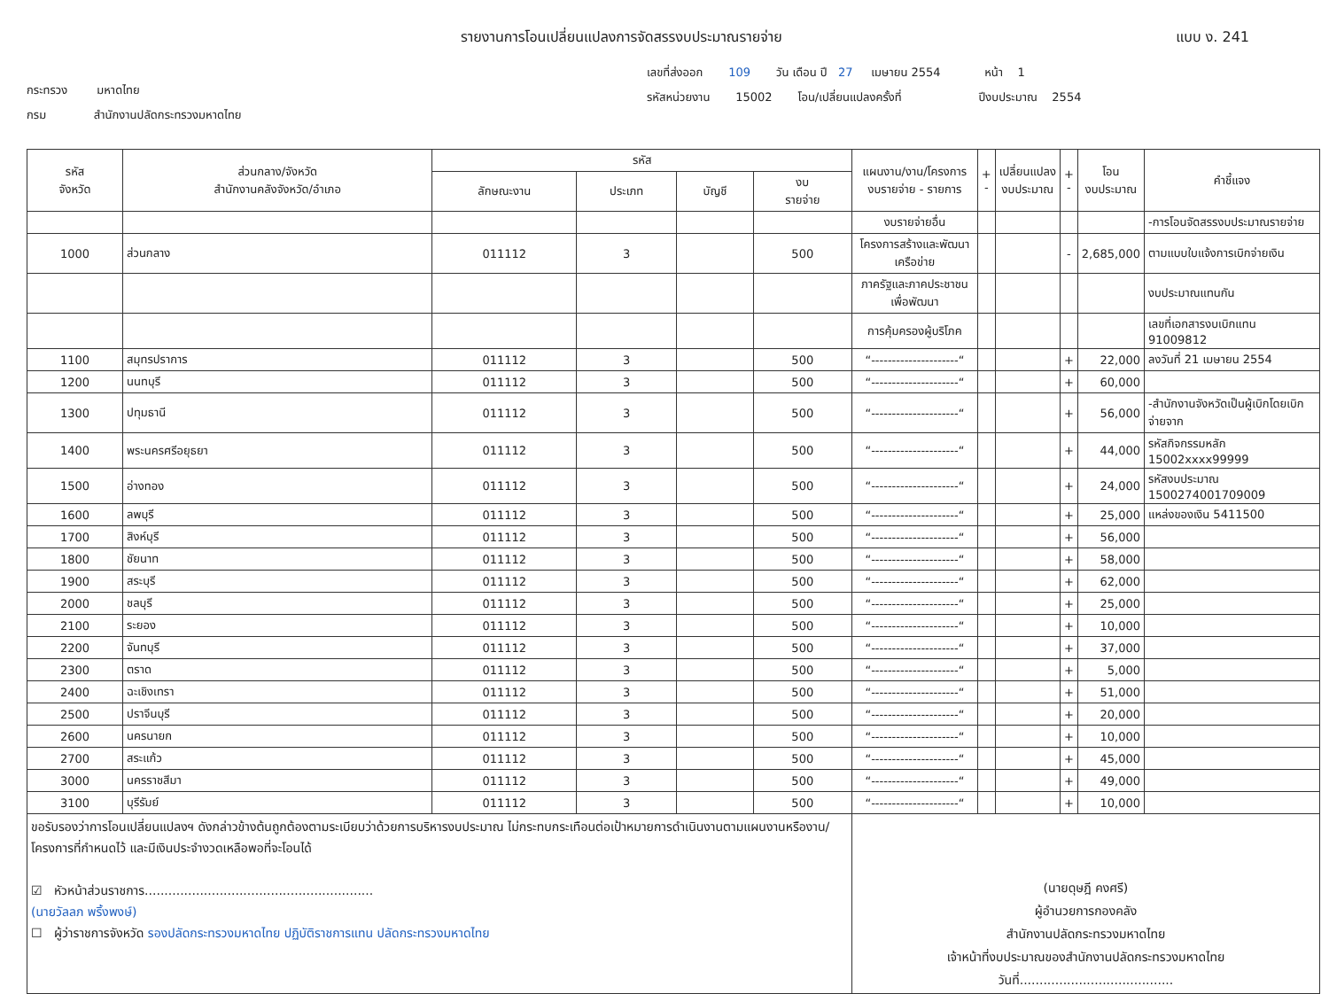รายงานการโอนเปลี่ยนแปลงการจัดสรรงบประมาณรายจ่าย แบบ ง. 241
กระทรวง มหาดไทย
กรม สำนักงานปลัดกระทรวงมหาดไทย
เลขที่ส่งออก 109 วัน เดือน ปี 27 เมษายน 2554 หน้า 1
รหัสหน่วยงาน 15002 โอน/เปลี่ยนแปลงครั้งที่ ปีงบประมาณ 2554
| รหัส จังหวัด | ส่วนกลาง/จังหวัด สำนักงานคลังจังหวัด/อำเภอ | รหัส | | | | แผนงาน/งาน/โครงการ งบรายจ่าย - รายการ | + - | เปลี่ยนแปลง งบประมาณ | + - | โอน งบประมาณ | คำชี้แจง |
| --- | --- | --- | --- | --- | --- | --- | --- | --- | --- | --- | --- |
| | | ลักษณะงาน | ประเภท | บัญชี | งบ รายจ่าย | | | | | | |
| | | | | | | งบรายจ่ายอื่น | | | | | -การโอนจัดสรรงบประมาณรายจ่าย |
| 1000 | ส่วนกลาง | 011112 | 3 | | 500 | โครงการสร้างและพัฒนาเครือข่าย | | | - | 2,685,000 | ตามแบบใบแจ้งการเบิกจ่ายเงิน |
| | | | | | | ภาครัฐและภาคประชาชนเพื่อพัฒนา | | | | | งบประมาณแทนกัน |
| | | | | | | การคุ้มครองผู้บริโภค | | | | | เลขที่เอกสารงบเบิกแทน 91009812 |
| 1100 | สมุทรปราการ | 011112 | 3 | | 500 | “---------------------“ | | | + | 22,000 | ลงวันที่ 21 เมษายน 2554 |
| 1200 | นนทบุรี | 011112 | 3 | | 500 | “---------------------“ | | | + | 60,000 | |
| 1300 | ปทุมธานี | 011112 | 3 | | 500 | “---------------------“ | | | + | 56,000 | -สำนักงานจังหวัดเป็นผู้เบิกโดยเบิกจ่ายจาก |
| 1400 | พระนครศรีอยุธยา | 011112 | 3 | | 500 | “---------------------“ | | | + | 44,000 | รหัสกิจกรรมหลัก 15002xxxx99999 |
| 1500 | อ่างทอง | 011112 | 3 | | 500 | “---------------------“ | | | + | 24,000 | รหัสงบประมาณ 1500274001709009 |
| 1600 | ลพบุรี | 011112 | 3 | | 500 | “---------------------“ | | | + | 25,000 | แหล่งของเงิน 5411500 |
| 1700 | สิงห์บุรี | 011112 | 3 | | 500 | “---------------------“ | | | + | 56,000 | |
| 1800 | ชัยนาท | 011112 | 3 | | 500 | “---------------------“ | | | + | 58,000 | |
| 1900 | สระบุรี | 011112 | 3 | | 500 | “---------------------“ | | | + | 62,000 | |
| 2000 | ชลบุรี | 011112 | 3 | | 500 | “---------------------“ | | | + | 25,000 | |
| 2100 | ระยอง | 011112 | 3 | | 500 | “---------------------“ | | | + | 10,000 | |
| 2200 | จันทบุรี | 011112 | 3 | | 500 | “---------------------“ | | | + | 37,000 | |
| 2300 | ตราด | 011112 | 3 | | 500 | “---------------------“ | | | + | 5,000 | |
| 2400 | ฉะเชิงเทรา | 011112 | 3 | | 500 | “---------------------“ | | | + | 51,000 | |
| 2500 | ปราจีนบุรี | 011112 | 3 | | 500 | “---------------------“ | | | + | 20,000 | |
| 2600 | นครนายก | 011112 | 3 | | 500 | “---------------------“ | | | + | 10,000 | |
| 2700 | สระแก้ว | 011112 | 3 | | 500 | “---------------------“ | | | + | 45,000 | |
| 3000 | นครราชสีมา | 011112 | 3 | | 500 | “---------------------“ | | | + | 49,000 | |
| 3100 | บุรีรัมย์ | 011112 | 3 | | 500 | “---------------------“ | | | + | 10,000 | |
| ขอรับรองว่าการโอนเปลี่ยนแปลงฯ ดังกล่าวข้างต้นถูกต้องตามระเบียบว่าด้วยการบริหารงบประมาณ ไม่กระทบกระเทือนต่อเป้าหมายการดำเนินงานตามแผนงานหรืองาน/โครงการที่กำหนดไว้ และมีเงินประจำงวดเหลือพอที่จะโอนได้ ☑ หัวหน้าส่วนราชการ.......................................................... (นายวัลลภ พริ้งพงษ์) ☐ ผู้ว่าราชการจังหวัด รองปลัดกระทรวงมหาดไทย ปฏิบัติราชการแทน ปลัดกระทรวงมหาดไทย | | | | | | (นายดุษฎี คงศรี) ผู้อำนวยการกองคลัง สำนักงานปลัดกระทรวงมหาดไทย เจ้าหน้าที่งบประมาณของสำนักงานปลัดกระทรวงมหาดไทย วันที่....................................... | | | | | |